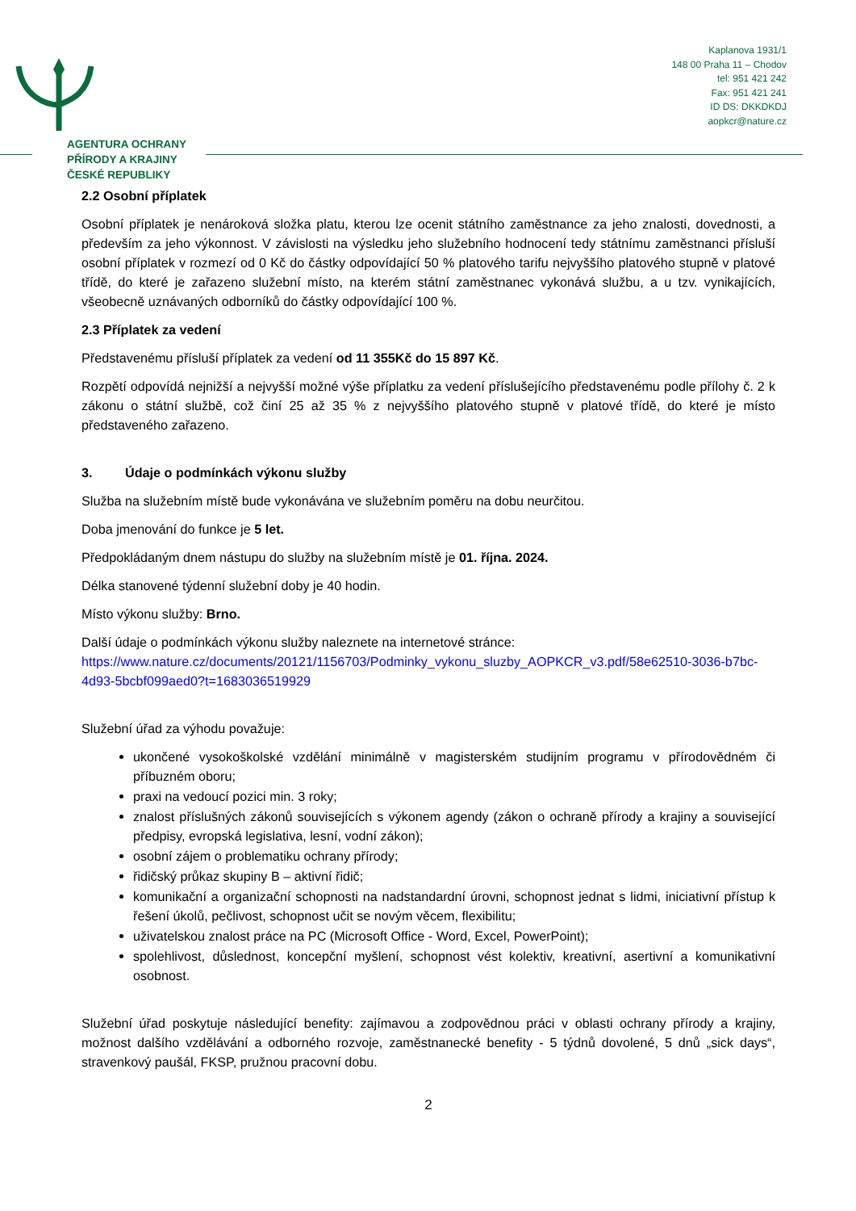AGENTURA OCHRANY
PŘÍRODY A KRAJINY
ČESKÉ REPUBLIKY
Kaplanova 1931/1
148 00 Praha 11 – Chodov
tel: 951 421 242
Fax: 951 421 241
ID DS: DKKDKDJ
aopkcr@nature.cz
2.2 Osobní příplatek
Osobní příplatek je nenároková složka platu, kterou lze ocenit státního zaměstnance za jeho znalosti, dovednosti, a především za jeho výkonnost. V závislosti na výsledku jeho služebního hodnocení tedy státnímu zaměstnanci přísluší osobní příplatek v rozmezí od 0 Kč do částky odpovídající 50 % platového tarifu nejvyššího platového stupně v platové třídě, do které je zařazeno služební místo, na kterém státní zaměstnanec vykonává službu, a u tzv. vynikajících, všeobecně uznávaných odborníků do částky odpovídající 100 %.
2.3 Příplatek za vedení
Představenému přísluší příplatek za vedení od 11 355Kč do 15 897 Kč.
Rozpětí odpovídá nejnižší a nejvyšší možné výše příplatku za vedení příslušejícího představenému podle přílohy č. 2 k zákonu o státní službě, což činí 25 až 35 % z nejvyššího platového stupně v platové třídě, do které je místo představeného zařazeno.
3. Údaje o podmínkách výkonu služby
Služba na služebním místě bude vykonávána ve služebním poměru na dobu neurčitou.
Doba jmenování do funkce je 5 let.
Předpokládaným dnem nástupu do služby na služebním místě je 01. října. 2024.
Délka stanovené týdenní služební doby je 40 hodin.
Místo výkonu služby: Brno.
Další údaje o podmínkách výkonu služby naleznete na internetové stránce:
https://www.nature.cz/documents/20121/1156703/Podminky_vykonu_sluzby_AOPKCR_v3.pdf/58e62510-3036-b7bc-4d93-5bcbf099aed0?t=1683036519929
Služební úřad za výhodu považuje:
ukončené vysokoškolské vzdělání minimálně v magisterském studijním programu v přírodovědném či příbuzném oboru;
praxi na vedoucí pozici min. 3 roky;
znalost příslušných zákonů souvisejících s výkonem agendy (zákon o ochraně přírody a krajiny a související předpisy, evropská legislativa, lesní, vodní zákon);
osobní zájem o problematiku ochrany přírody;
řidičský průkaz skupiny B – aktivní řidič;
komunikační a organizační schopnosti na nadstandardní úrovni, schopnost jednat s lidmi, iniciativní přístup k řešení úkolů, pečlivost, schopnost učit se novým věcem, flexibilitu;
uživatelskou znalost práce na PC (Microsoft Office - Word, Excel, PowerPoint);
spolehlivost, důslednost, koncepční myšlení, schopnost vést kolektiv, kreativní, asertivní a komunikativní osobnost.
Služební úřad poskytuje následující benefity: zajímavou a zodpovědnou práci v oblasti ochrany přírody a krajiny, možnost dalšího vzdělávání a odborného rozvoje, zaměstnanecké benefity - 5 týdnů dovolené, 5 dnů „sick days“, stravenkový paušál, FKSP, pružnou pracovní dobu.
2